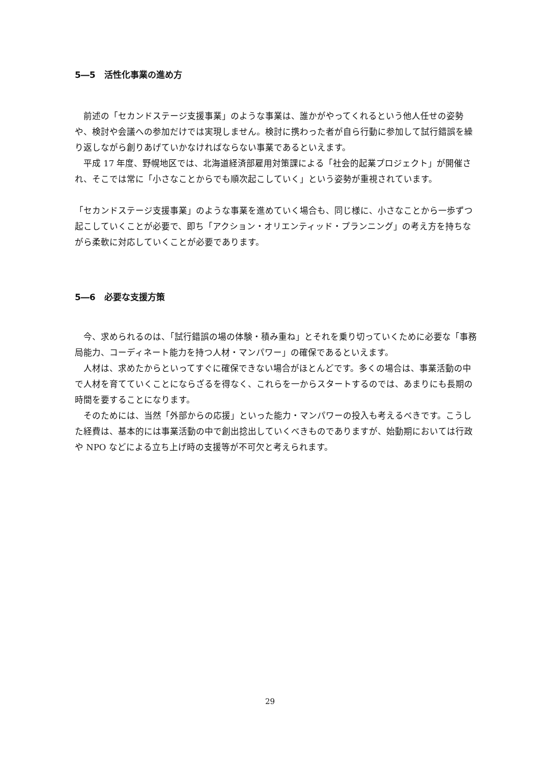5―5　活性化事業の進め方
　前述の「セカンドステージ支援事業」のような事業は、誰かがやってくれるという他人任せの姿勢や、検討や会議への参加だけでは実現しません。検討に携わった者が自ら行動に参加して試行錯誤を繰り返しながら創りあげていかなければならない事業であるといえます。
　平成 17 年度、野幌地区では、北海道経済部雇用対策課による「社会的起業プロジェクト」が開催され、そこでは常に「小さなことからでも順次起こしていく」という姿勢が重視されています。
「セカンドステージ支援事業」のような事業を進めていく場合も、同じ様に、小さなことから一歩ずつ起こしていくことが必要で、即ち「アクション・オリエンティッド・プランニング」の考え方を持ちながら柔軟に対応していくことが必要であります。
5―6　必要な支援方策
　今、求められるのは、「試行錯誤の場の体験・積み重ね」とそれを乗り切っていくために必要な「事務局能力、コーディネート能力を持つ人材・マンパワー」の確保であるといえます。
　人材は、求めたからといってすぐに確保できない場合がほとんどです。多くの場合は、事業活動の中で人材を育てていくことにならざるを得なく、これらを一からスタートするのでは、あまりにも長期の時間を要することになります。
　そのためには、当然「外部からの応援」といった能力・マンパワーの投入も考えるべきです。こうした経費は、基本的には事業活動の中で創出捻出していくべきものでありますが、始動期においては行政や NPO などによる立ち上げ時の支援等が不可欠と考えられます。
29